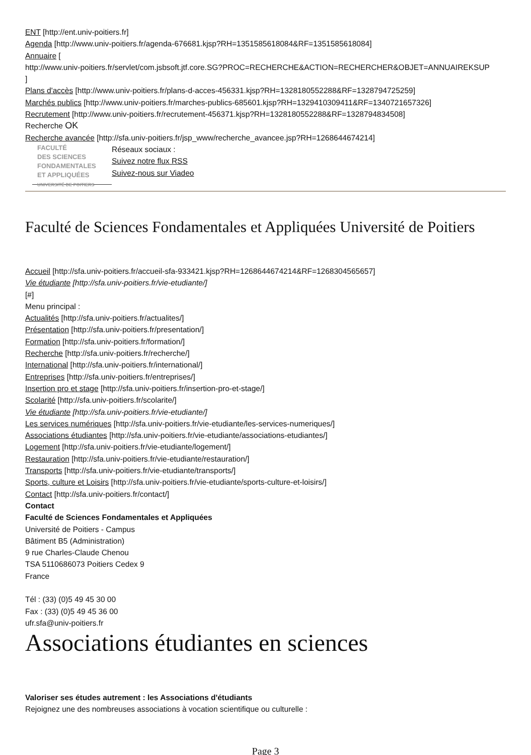ENT [http://ent.univ-poitiers.fr]
Agenda [http://www.univ-poitiers.fr/agenda-676681.kjsp?RH=1351585618084&RF=1351585618084]
Annuaire [
http://www.univ-poitiers.fr/servlet/com.jsbsoft.jtf.core.SG?PROC=RECHERCHE&ACTION=RECHERCHER&OBJET=ANNUAIREKSUP
]
Plans d'accès [http://www.univ-poitiers.fr/plans-d-acces-456331.kjsp?RH=1328180552288&RF=1328794725259]
Marchés publics [http://www.univ-poitiers.fr/marches-publics-685601.kjsp?RH=1329410309411&RF=1340721657326]
Recrutement [http://www.univ-poitiers.fr/recrutement-456371.kjsp?RH=1328180552288&RF=1328794834508]
Recherche OK
Recherche avancée [http://sfa.univ-poitiers.fr/jsp_www/recherche_avancee.jsp?RH=1268644674214]
FACULTÉ
DES SCIENCES
FONDAMENTALES
ET APPLIQUÉES
UNIVERSITÉ DE POITIERS
Réseaux sociaux :
Suivez notre flux RSS
Suivez-nous sur Viadeo
Faculté de Sciences Fondamentales et Appliquées Université de Poitiers
Accueil [http://sfa.univ-poitiers.fr/accueil-sfa-933421.kjsp?RH=1268644674214&RF=1268304565657]
Vie étudiante [http://sfa.univ-poitiers.fr/vie-etudiante/]
[#]
Menu principal :
Actualités [http://sfa.univ-poitiers.fr/actualites/]
Présentation [http://sfa.univ-poitiers.fr/presentation/]
Formation [http://sfa.univ-poitiers.fr/formation/]
Recherche [http://sfa.univ-poitiers.fr/recherche/]
International [http://sfa.univ-poitiers.fr/international/]
Entreprises [http://sfa.univ-poitiers.fr/entreprises/]
Insertion pro et stage [http://sfa.univ-poitiers.fr/insertion-pro-et-stage/]
Scolarité [http://sfa.univ-poitiers.fr/scolarite/]
Vie étudiante [http://sfa.univ-poitiers.fr/vie-etudiante/]
Les services numériques [http://sfa.univ-poitiers.fr/vie-etudiante/les-services-numeriques/]
Associations étudiantes [http://sfa.univ-poitiers.fr/vie-etudiante/associations-etudiantes/]
Logement [http://sfa.univ-poitiers.fr/vie-etudiante/logement/]
Restauration [http://sfa.univ-poitiers.fr/vie-etudiante/restauration/]
Transports [http://sfa.univ-poitiers.fr/vie-etudiante/transports/]
Sports, culture et Loisirs [http://sfa.univ-poitiers.fr/vie-etudiante/sports-culture-et-loisirs/]
Contact [http://sfa.univ-poitiers.fr/contact/]
Contact
Faculté de Sciences Fondamentales et Appliquées
Université de Poitiers - Campus
Bâtiment B5 (Administration)
9 rue Charles-Claude Chenou
TSA 5110686073 Poitiers Cedex 9
France
Tél : (33) (0)5 49 45 30 00
Fax : (33) (0)5 49 45 36 00
ufr.sfa@univ-poitiers.fr
Associations étudiantes en sciences
Valoriser ses études autrement : les Associations d'étudiants
Rejoignez une des nombreuses associations à vocation scientifique ou culturelle :
Page 3